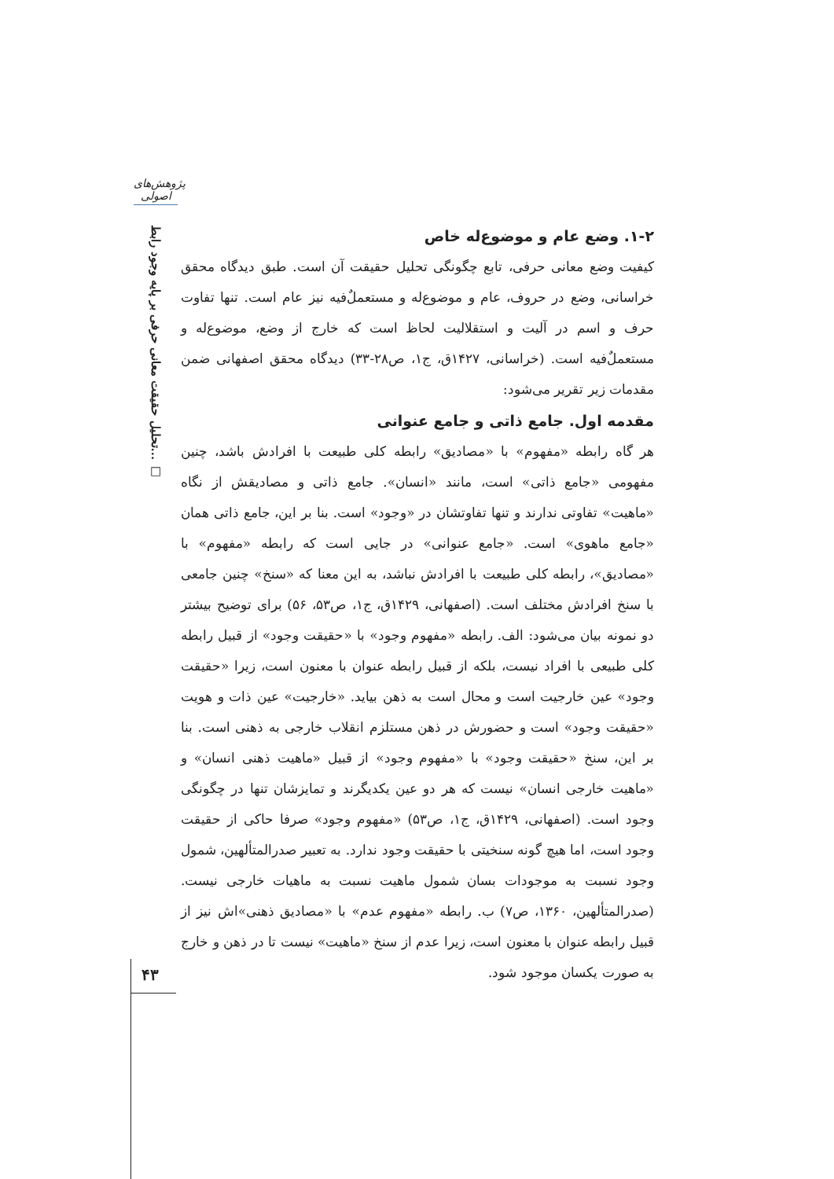پژوهش‌های اصولی
تحلیل حقیقت معانی حرفی بر پایه وجود رابط... □
۱-۲. وضع عام و موضوع‌له خاص
کیفیت وضع معانی حرفی، تابع چگونگی تحلیل حقیقت آن است. طبق دیدگاه محقق خراسانی، وضع در حروف، عام و موضوع‌له و مستعملٌ‌فیه نیز عام است. تنها تفاوت حرف و اسم در آلیت و استقلالیت لحاظ است که خارج از وضع، موضوع‌له و مستعملٌ‌فیه است. (خراسانی، ۱۴۲۷ق، ج۱، ص۲۸-۳۳) دیدگاه محقق اصفهانی ضمن مقدمات زیر تقریر می‌شود:
مقدمه اول. جامع ذاتی و جامع عنوانی
هر گاه رابطه «مفهوم» با «مصادیق» رابطه کلی طبیعت با افرادش باشد، چنین مفهومی «جامع ذاتی» است، مانند «انسان». جامع ذاتی و مصادیقش از نگاه «ماهیت» تفاوتی ندارند و تنها تفاوتشان در «وجود» است. بنا بر این، جامع ذاتی همان «جامع ماهوی» است. «جامع عنوانی» در جایی است که رابطه «مفهوم» با «مصادیق»، رابطه کلی طبیعت با افرادش نباشد، به این معنا که «سنخ» چنین جامعی با سنخ افرادش مختلف است. (اصفهانی، ۱۴۲۹ق، ج۱، ص۵۳، ۵۶) برای توضیح بیشتر دو نمونه بیان می‌شود: الف. رابطه «مفهوم وجود» با «حقیقت وجود» از قبیل رابطه کلی طبیعی با افراد نیست، بلکه از قبیل رابطه عنوان با معنون است، زیرا «حقیقت وجود» عین خارجیت است و محال است به ذهن بیاید. «خارجیت» عین ذات و هویت «حقیقت وجود» است و حضورش در ذهن مستلزم انقلاب خارجی به ذهنی است. بنا بر این، سنخ «حقیقت وجود» با «مفهوم وجود» از قبیل «ماهیت ذهنی انسان» و «ماهیت خارجی انسان» نیست که هر دو عین یکدیگرند و تمایزشان تنها در چگونگی وجود است. (اصفهانی، ۱۴۲۹ق، ج۱، ص۵۳) «مفهوم وجود» صرفا حاکی از حقیقت وجود است، اما هیچ گونه سنخیتی با حقیقت وجود ندارد. به تعبیر صدرالمتألهین، شمول وجود نسبت به موجودات بسان شمول ماهیت نسبت به ماهیات خارجی نیست. (صدرالمتألهین، ۱۳۶۰، ص۷) ب. رابطه «مفهوم عدم» با «مصادیق ذهنی»اش نیز از قبیل رابطه عنوان با معنون است، زیرا عدم از سنخ «ماهیت» نیست تا در ذهن و خارج به صورت یکسان موجود شود.
۴۳